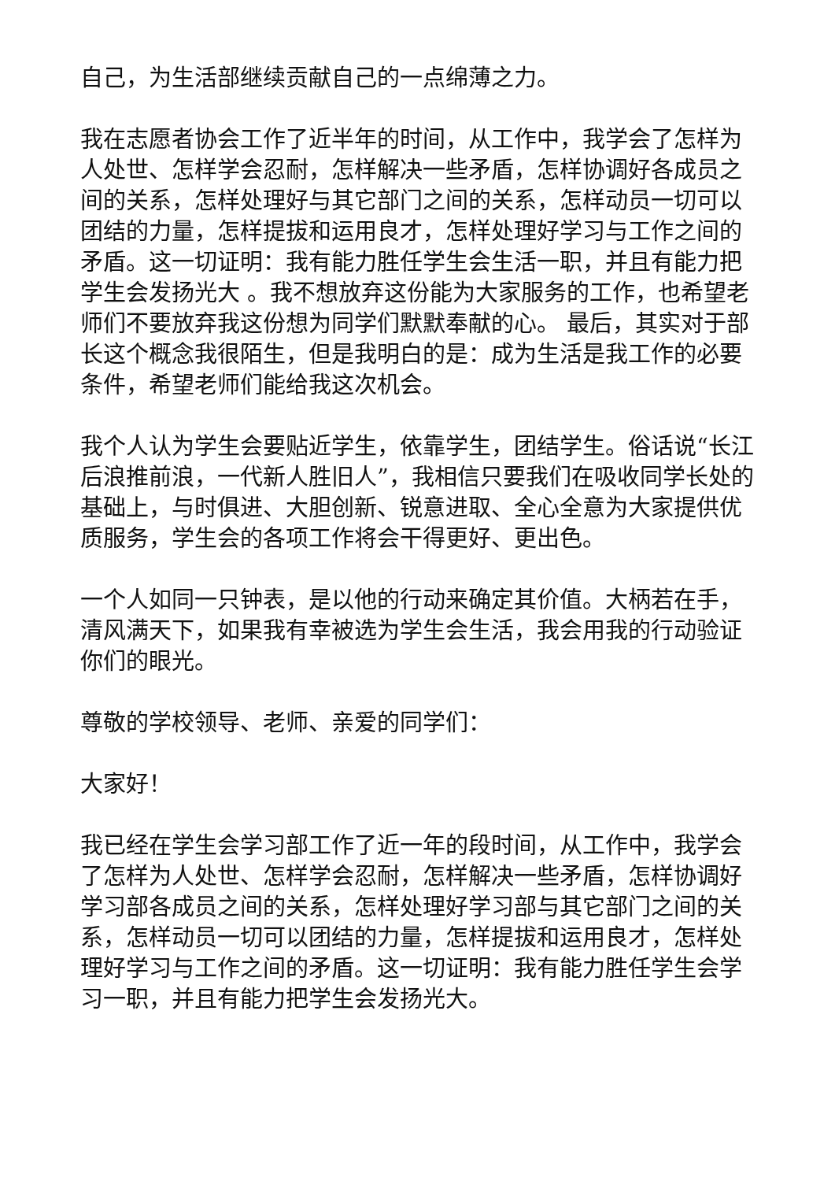自己，为生活部继续贡献自己的一点绵薄之力。
我在志愿者协会工作了近半年的时间，从工作中，我学会了怎样为人处世、怎样学会忍耐，怎样解决一些矛盾，怎样协调好各成员之间的关系，怎样处理好与其它部门之间的关系，怎样动员一切可以团结的力量，怎样提拔和运用良才，怎样处理好学习与工作之间的矛盾。这一切证明：我有能力胜任学生会生活一职，并且有能力把学生会发扬光大 。我不想放弃这份能为大家服务的工作，也希望老师们不要放弃我这份想为同学们默默奉献的心。 最后，其实对于部长这个概念我很陌生，但是我明白的是：成为生活是我工作的必要条件，希望老师们能给我这次机会。
我个人认为学生会要贴近学生，依靠学生，团结学生。俗话说“长江后浪推前浪，一代新人胜旧人”，我相信只要我们在吸收同学长处的基础上，与时俱进、大胆创新、锐意进取、全心全意为大家提供优质服务，学生会的各项工作将会干得更好、更出色。
一个人如同一只钟表，是以他的行动来确定其价值。大柄若在手，清风满天下，如果我有幸被选为学生会生活，我会用我的行动验证你们的眼光。
尊敬的学校领导、老师、亲爱的同学们：
大家好！
我已经在学生会学习部工作了近一年的段时间，从工作中，我学会了怎样为人处世、怎样学会忍耐，怎样解决一些矛盾，怎样协调好学习部各成员之间的关系，怎样处理好学习部与其它部门之间的关系，怎样动员一切可以团结的力量，怎样提拔和运用良才，怎样处理好学习与工作之间的矛盾。这一切证明：我有能力胜任学生会学习一职，并且有能力把学生会发扬光大。